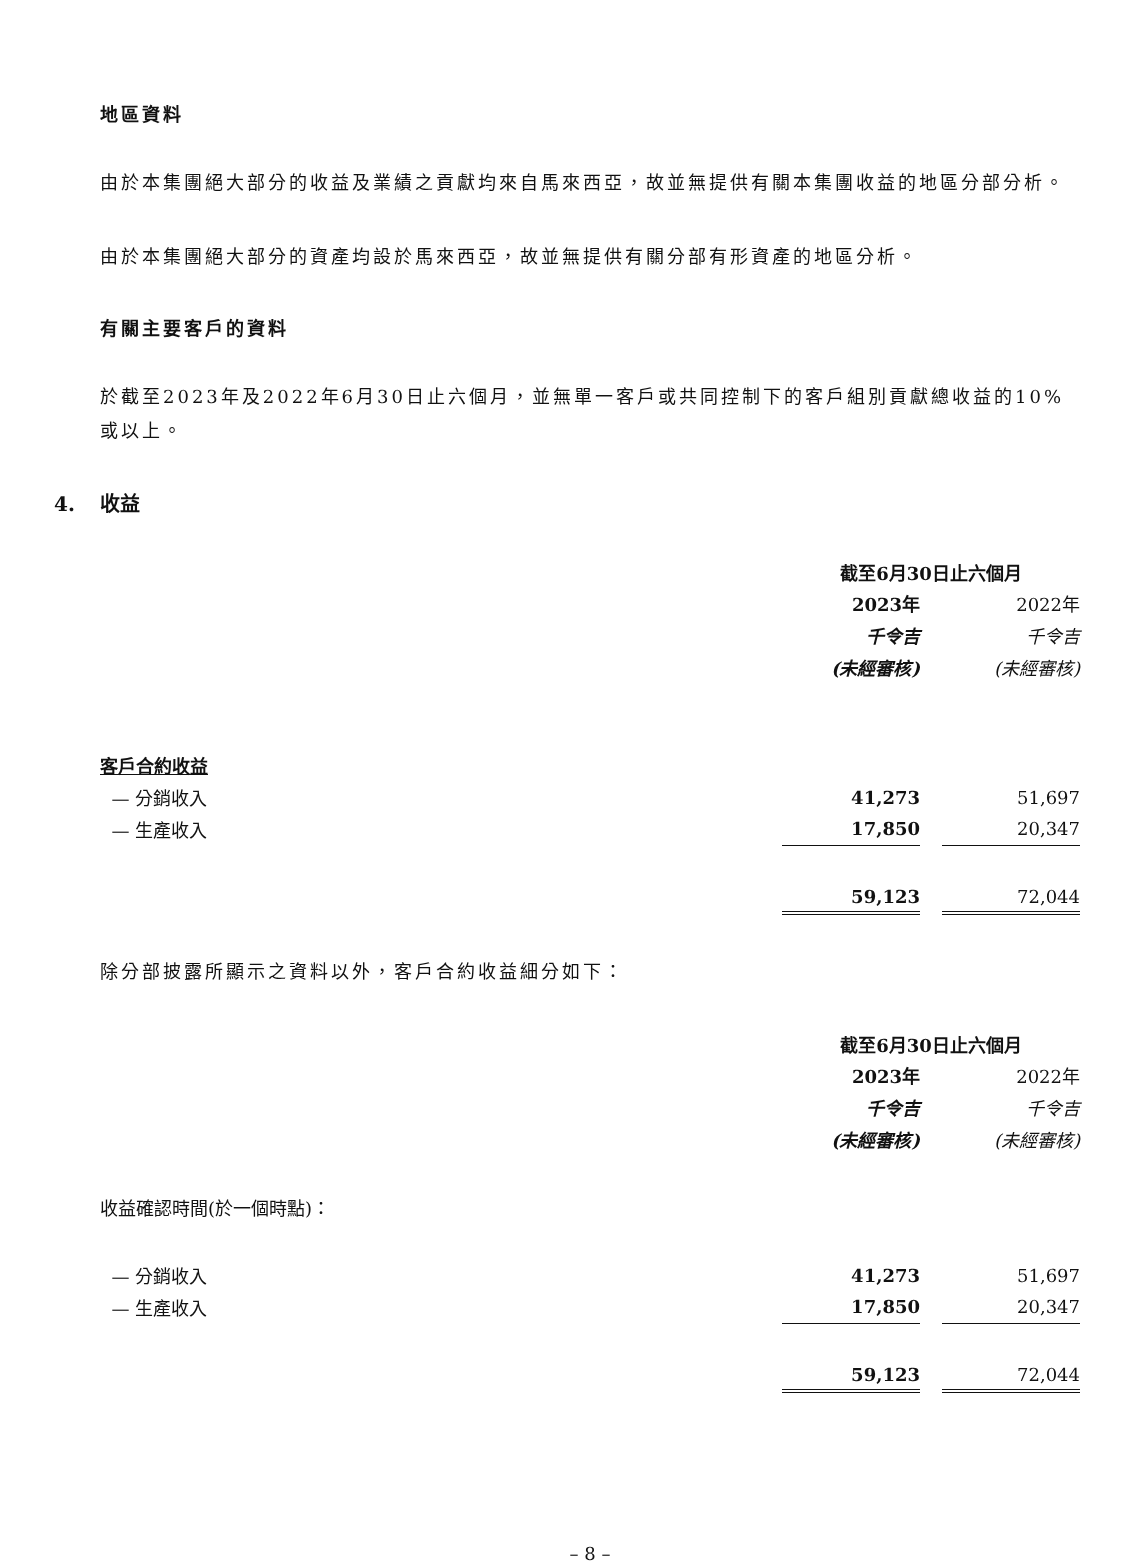地區資料
由於本集團絕大部分的收益及業績之貢獻均來自馬來西亞，故並無提供有關本集團收益的地區分部分析。
由於本集團絕大部分的資產均設於馬來西亞，故並無提供有關分部有形資產的地區分析。
有關主要客戶的資料
於截至2023年及2022年6月30日止六個月，並無單一客戶或共同控制下的客戶組別貢獻總收益的10%或以上。
4. 收益
| | 截至6月30日止六個月 | | |
| | 2023年 | | 2022年 |
| | 千令吉 | | 千令吉 |
| | (未經審核) | | (未經審核) |
| 客戶合約收益 | | | |
| — 分銷收入 | 41,273 | | 51,697 |
| — 生產收入 | 17,850 | | 20,347 |
| | 59,123 | | 72,044 |
除分部披露所顯示之資料以外，客戶合約收益細分如下：
| | 截至6月30日止六個月 | | |
| | 2023年 | | 2022年 |
| | 千令吉 | | 千令吉 |
| | (未經審核) | | (未經審核) |
| 收益確認時間(於一個時點)： | | | |
| — 分銷收入 | 41,273 | | 51,697 |
| — 生產收入 | 17,850 | | 20,347 |
| | 59,123 | | 72,044 |
– 8 –